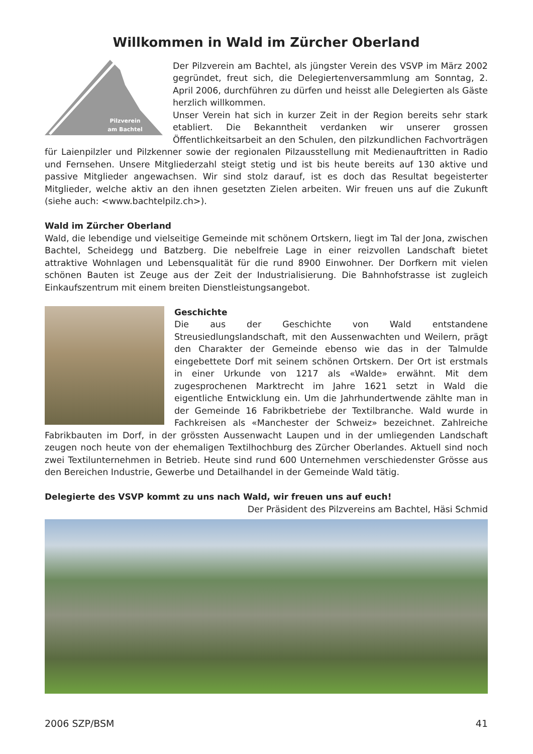Willkommen in Wald im Zürcher Oberland
Pilzverein
am Bachtel
Der Pilzverein am Bachtel, als jüngster Verein des VSVP im März 2002 gegründet, freut sich, die Delegiertenversammlung am Sonntag, 2. April 2006, durchführen zu dürfen und heisst alle Delegierten als Gäste herzlich willkommen.
Unser Verein hat sich in kurzer Zeit in der Region bereits sehr stark etabliert. Die Bekanntheit verdanken wir unserer grossen Öffentlichkeitsarbeit an den Schulen, den pilzkundlichen Fachvorträgen für Laienpilzler und Pilzkenner sowie der regionalen Pilzausstellung mit Medienauftritten in Radio und Fernsehen. Unsere Mitgliederzahl steigt stetig und ist bis heute bereits auf 130 aktive und passive Mitglieder angewachsen. Wir sind stolz darauf, ist es doch das Resultat begeisterter Mitglieder, welche aktiv an den ihnen gesetzten Zielen arbeiten. Wir freuen uns auf die Zukunft (siehe auch: <www.bachtelpilz.ch>).
Wald im Zürcher Oberland
Wald, die lebendige und vielseitige Gemeinde mit schönem Ortskern, liegt im Tal der Jona, zwischen Bachtel, Scheidegg und Batzberg. Die nebelfreie Lage in einer reizvollen Landschaft bietet attraktive Wohnlagen und Lebensqualität für die rund 8900 Einwohner. Der Dorfkern mit vielen schönen Bauten ist Zeuge aus der Zeit der Industrialisierung. Die Bahnhofstrasse ist zugleich Einkaufszentrum mit einem breiten Dienstleistungsangebot.
Geschichte
Die aus der Geschichte von Wald entstandene Streusiedlungslandschaft, mit den Aussenwachten und Weilern, prägt den Charakter der Gemeinde ebenso wie das in der Talmulde eingebettete Dorf mit seinem schönen Ortskern. Der Ort ist erstmals in einer Urkunde von 1217 als «Walde» erwähnt. Mit dem zugesprochenen Marktrecht im Jahre 1621 setzt in Wald die eigentliche Entwicklung ein. Um die Jahrhundertwende zählte man in der Gemeinde 16 Fabrikbetriebe der Textilbranche. Wald wurde in Fachkreisen als «Manchester der Schweiz» bezeichnet. Zahlreiche Fabrikbauten im Dorf, in der grössten Aussenwacht Laupen und in der umliegenden Landschaft zeugen noch heute von der ehemaligen Textilhochburg des Zürcher Oberlandes. Aktuell sind noch zwei Textilunternehmen in Betrieb. Heute sind rund 600 Unternehmen verschiedenster Grösse aus den Bereichen Industrie, Gewerbe und Detailhandel in der Gemeinde Wald tätig.
Delegierte des VSVP kommt zu uns nach Wald, wir freuen uns auf euch!
Der Präsident des Pilzvereins am Bachtel, Häsi Schmid
2006 SZP/BSM 41